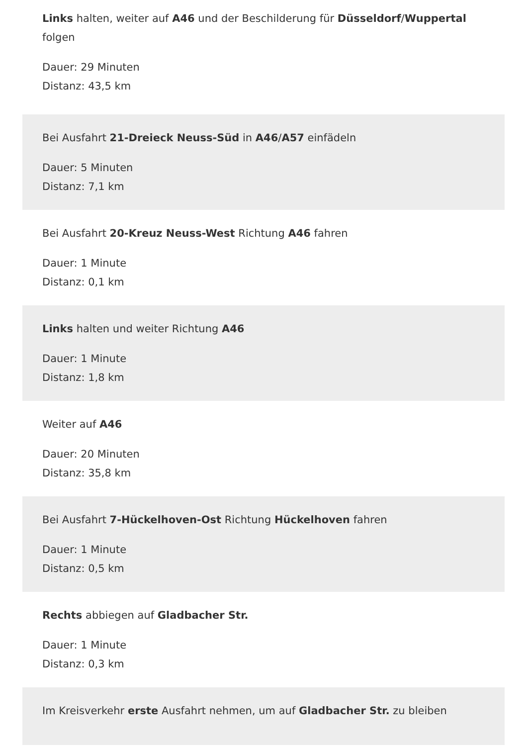Links halten, weiter auf A46 und der Beschilderung für Düsseldorf/Wuppertal folgen
Dauer: 29 Minuten
Distanz: 43,5 km
Bei Ausfahrt 21-Dreieck Neuss-Süd in A46/A57 einfädeln
Dauer: 5 Minuten
Distanz: 7,1 km
Bei Ausfahrt 20-Kreuz Neuss-West Richtung A46 fahren
Dauer: 1 Minute
Distanz: 0,1 km
Links halten und weiter Richtung A46
Dauer: 1 Minute
Distanz: 1,8 km
Weiter auf A46
Dauer: 20 Minuten
Distanz: 35,8 km
Bei Ausfahrt 7-Hückelhoven-Ost Richtung Hückelhoven fahren
Dauer: 1 Minute
Distanz: 0,5 km
Rechts abbiegen auf Gladbacher Str.
Dauer: 1 Minute
Distanz: 0,3 km
Im Kreisverkehr erste Ausfahrt nehmen, um auf Gladbacher Str. zu bleiben